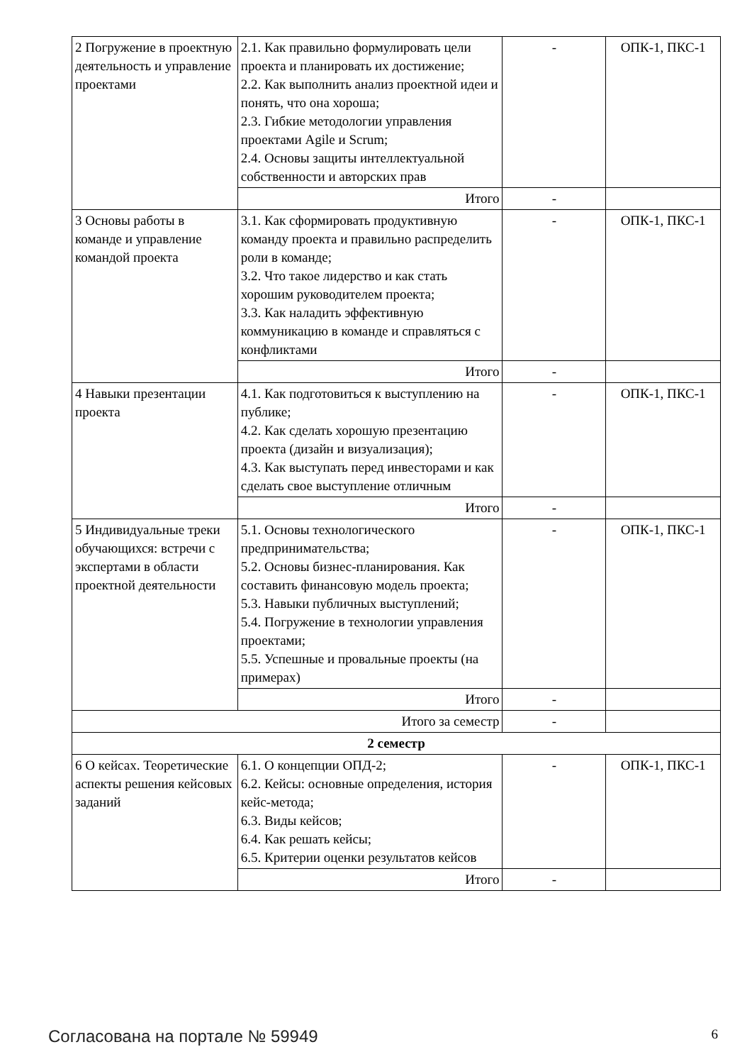| 2 Погружение в проектную деятельность и управление проектами | 2.1. Как правильно формулировать цели проекта и планировать их достижение; 2.2. Как выполнить анализ проектной идеи и понять, что она хороша; 2.3. Гибкие методологии управления проектами Agile и Scrum; 2.4. Основы защиты интеллектуальной собственности и авторских прав | - | ОПК-1, ПКС-1 |
| | Итого | - | |
| 3 Основы работы в команде и управление командой проекта | 3.1. Как сформировать продуктивную команду проекта и правильно распределить роли в команде; 3.2. Что такое лидерство и как стать хорошим руководителем проекта; 3.3. Как наладить эффективную коммуникацию в команде и справляться с конфликтами | - | ОПК-1, ПКС-1 |
| | Итого | - | |
| 4 Навыки презентации проекта | 4.1. Как подготовиться к выступлению на публике; 4.2. Как сделать хорошую презентацию проекта (дизайн и визуализация); 4.3. Как выступать перед инвесторами и как сделать свое выступление отличным | - | ОПК-1, ПКС-1 |
| | Итого | - | |
| 5 Индивидуальные треки обучающихся: встречи с экспертами в области проектной деятельности | 5.1. Основы технологического предпринимательства; 5.2. Основы бизнес-планирования. Как составить финансовую модель проекта; 5.3. Навыки публичных выступлений; 5.4. Погружение в технологии управления проектами; 5.5. Успешные и провальные проекты (на примерах) | - | ОПК-1, ПКС-1 |
| | Итого | - | |
| Итого за семестр | | - | |
| 2 семестр | | | |
| 6 О кейсах. Теоретические аспекты решения кейсовых заданий | 6.1. О концепции ОПД-2; 6.2. Кейсы: основные определения, история кейс-метода; 6.3. Виды кейсов; 6.4. Как решать кейсы; 6.5. Критерии оценки результатов кейсов | - | ОПК-1, ПКС-1 |
| | Итого | - | |
Согласована на портале № 59949 6